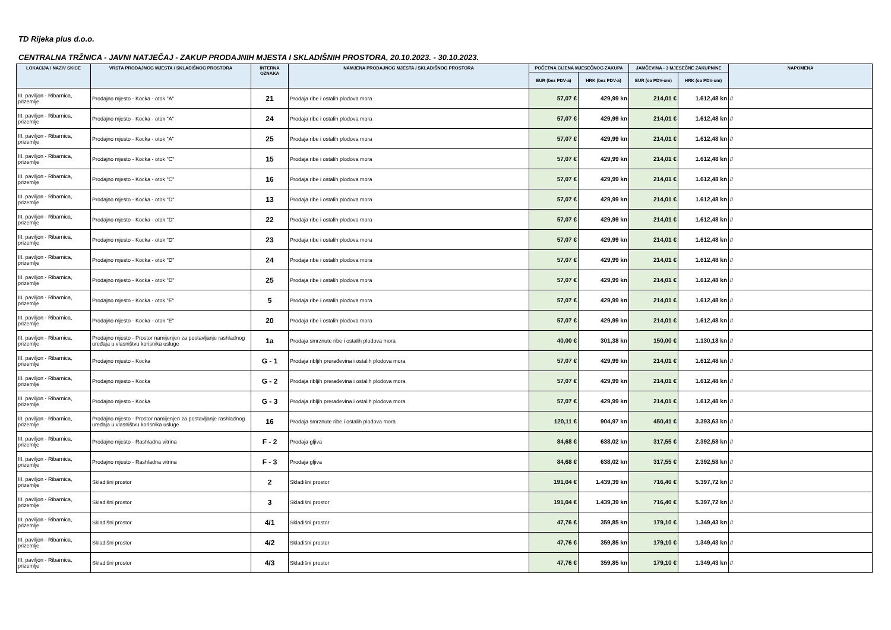TD Rijeka plus d.o.o.
CENTRALNA TRŽNICA - JAVNI NATJEČAJ - ZAKUP PRODAJNIH MJESTA I SKLADIŠNIH PROSTORA, 20.10.2023. - 30.10.2023.
| LOKACIJA / NAZIV SKICE | VRSTA PRODAJNOG MJESTA / SKLADIŠNOG PROSTORA | INTERNA OZNAKA | NAMJENA PRODAJNOG MJESTA / SKLADIŠNOG PROSTORA | POČETNA CIJENA MJESEČNOG ZAKUPA | | JAMČEVINA - 3 MJESEČNE ZAKUPNINE | | NAPOMENA |
| --- | --- | --- | --- | --- | --- | --- | --- | --- |
| | | | | EUR (bez PDV-a) | HRK (bez PDV-a) | EUR (sa PDV-om) | HRK (sa PDV-om) | |
| III. paviljon - Ribarnica, prizemlje | Prodajno mjesto - Kocka - otok "A" | 21 | Prodaja ribe i ostalih plodova mora | 57,07 € | 429,99 kn | 214,01 € | 1.612,48 kn | // |
| III. paviljon - Ribarnica, prizemlje | Prodajno mjesto - Kocka - otok "A" | 24 | Prodaja ribe i ostalih plodova mora | 57,07 € | 429,99 kn | 214,01 € | 1.612,48 kn | // |
| III. paviljon - Ribarnica, prizemlje | Prodajno mjesto - Kocka - otok "A" | 25 | Prodaja ribe i ostalih plodova mora | 57,07 € | 429,99 kn | 214,01 € | 1.612,48 kn | // |
| III. paviljon - Ribarnica, prizemlje | Prodajno mjesto - Kocka - otok "C" | 15 | Prodaja ribe i ostalih plodova mora | 57,07 € | 429,99 kn | 214,01 € | 1.612,48 kn | // |
| III. paviljon - Ribarnica, prizemlje | Prodajno mjesto - Kocka - otok "C" | 16 | Prodaja ribe i ostalih plodova mora | 57,07 € | 429,99 kn | 214,01 € | 1.612,48 kn | // |
| III. paviljon - Ribarnica, prizemlje | Prodajno mjesto - Kocka - otok "D" | 13 | Prodaja ribe i ostalih plodova mora | 57,07 € | 429,99 kn | 214,01 € | 1.612,48 kn | // |
| III. paviljon - Ribarnica, prizemlje | Prodajno mjesto - Kocka - otok "D" | 22 | Prodaja ribe i ostalih plodova mora | 57,07 € | 429,99 kn | 214,01 € | 1.612,48 kn | // |
| III. paviljon - Ribarnica, prizemlje | Prodajno mjesto - Kocka - otok "D" | 23 | Prodaja ribe i ostalih plodova mora | 57,07 € | 429,99 kn | 214,01 € | 1.612,48 kn | // |
| III. paviljon - Ribarnica, prizemlje | Prodajno mjesto - Kocka - otok "D" | 24 | Prodaja ribe i ostalih plodova mora | 57,07 € | 429,99 kn | 214,01 € | 1.612,48 kn | // |
| III. paviljon - Ribarnica, prizemlje | Prodajno mjesto - Kocka - otok "D" | 25 | Prodaja ribe i ostalih plodova mora | 57,07 € | 429,99 kn | 214,01 € | 1.612,48 kn | // |
| III. paviljon - Ribarnica, prizemlje | Prodajno mjesto - Kocka - otok "E" | 5 | Prodaja ribe i ostalih plodova mora | 57,07 € | 429,99 kn | 214,01 € | 1.612,48 kn | // |
| III. paviljon - Ribarnica, prizemlje | Prodajno mjesto - Kocka - otok "E" | 20 | Prodaja ribe i ostalih plodova mora | 57,07 € | 429,99 kn | 214,01 € | 1.612,48 kn | // |
| III. paviljon - Ribarnica, prizemlje | Prodajno mjesto - Prostor namijenjen za postavljanje rashladnog uređaja u vlasništvu korisnika usluge | 1a | Prodaja smrznute ribe i ostalih plodova mora | 40,00 € | 301,38 kn | 150,00 € | 1.130,18 kn | // |
| III. paviljon - Ribarnica, prizemlje | Prodajno mjesto - Kocka | G - 1 | Prodaja ribljih prerađevina i ostalih plodova mora | 57,07 € | 429,99 kn | 214,01 € | 1.612,48 kn | // |
| III. paviljon - Ribarnica, prizemlje | Prodajno mjesto - Kocka | G - 2 | Prodaja ribljih prerađevina i ostalih plodova mora | 57,07 € | 429,99 kn | 214,01 € | 1.612,48 kn | // |
| III. paviljon - Ribarnica, prizemlje | Prodajno mjesto - Kocka | G - 3 | Prodaja ribljih prerađevina i ostalih plodova mora | 57,07 € | 429,99 kn | 214,01 € | 1.612,48 kn | // |
| III. paviljon - Ribarnica, prizemlje | Prodajno mjesto - Prostor namijenjen za postavljanje rashladnog uređaja u vlasništvu korisnika usluge | 16 | Prodaja smrznute ribe i ostalih plodova mora | 120,11 € | 904,97 kn | 450,41 € | 3.393,63 kn | // |
| III. paviljon - Ribarnica, prizemlje | Prodajno mjesto - Rashladna vitrina | F - 2 | Prodaja gljiva | 84,68 € | 638,02 kn | 317,55 € | 2.392,58 kn | // |
| III. paviljon - Ribarnica, prizemlje | Prodajno mjesto - Rashladna vitrina | F - 3 | Prodaja gljiva | 84,68 € | 638,02 kn | 317,55 € | 2.392,58 kn | // |
| III. paviljon - Ribarnica, prizemlje | Skladišni prostor | 2 | Skladišni prostor | 191,04 € | 1.439,39 kn | 716,40 € | 5.397,72 kn | // |
| III. paviljon - Ribarnica, prizemlje | Skladišni prostor | 3 | Skladišni prostor | 191,04 € | 1.439,39 kn | 716,40 € | 5.397,72 kn | // |
| III. paviljon - Ribarnica, prizemlje | Skladišni prostor | 4/1 | Skladišni prostor | 47,76 € | 359,85 kn | 179,10 € | 1.349,43 kn | // |
| III. paviljon - Ribarnica, prizemlje | Skladišni prostor | 4/2 | Skladišni prostor | 47,76 € | 359,85 kn | 179,10 € | 1.349,43 kn | // |
| III. paviljon - Ribarnica, prizemlje | Skladišni prostor | 4/3 | Skladišni prostor | 47,76 € | 359,85 kn | 179,10 € | 1.349,43 kn | // |